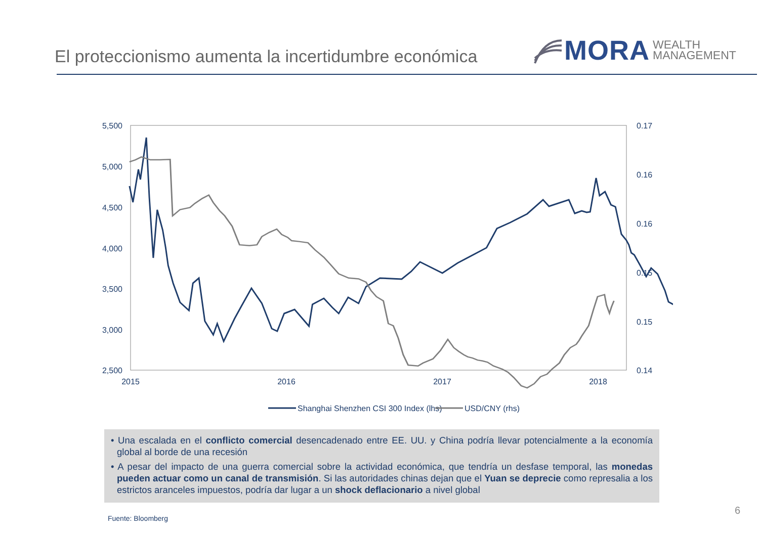El proteccionismo aumenta la incertidumbre económica
MORA WEALTH
MANAGEMENT
5,500
5,000
4,500
4,000
3,500
3,000
2,500
0.17
0.16
0.16
0.15
0.15
0.14
2015
2016
2017
2018
Shanghai Shenzhen CSI 300 Index (lhs)
USD/CNY (rhs)
• Una escalada en el conflicto comercial desencadenado entre EE. UU. y China podría llevar potencialmente a la economía global al borde de una recesión
• A pesar del impacto de una guerra comercial sobre la actividad económica, que tendría un desfase temporal, las monedas pueden actuar como un canal de transmisión. Si las autoridades chinas dejan que el Yuan se deprecie como represalia a los estrictos aranceles impuestos, podría dar lugar a un shock deflacionario a nivel global
Fuente: Bloomberg
6